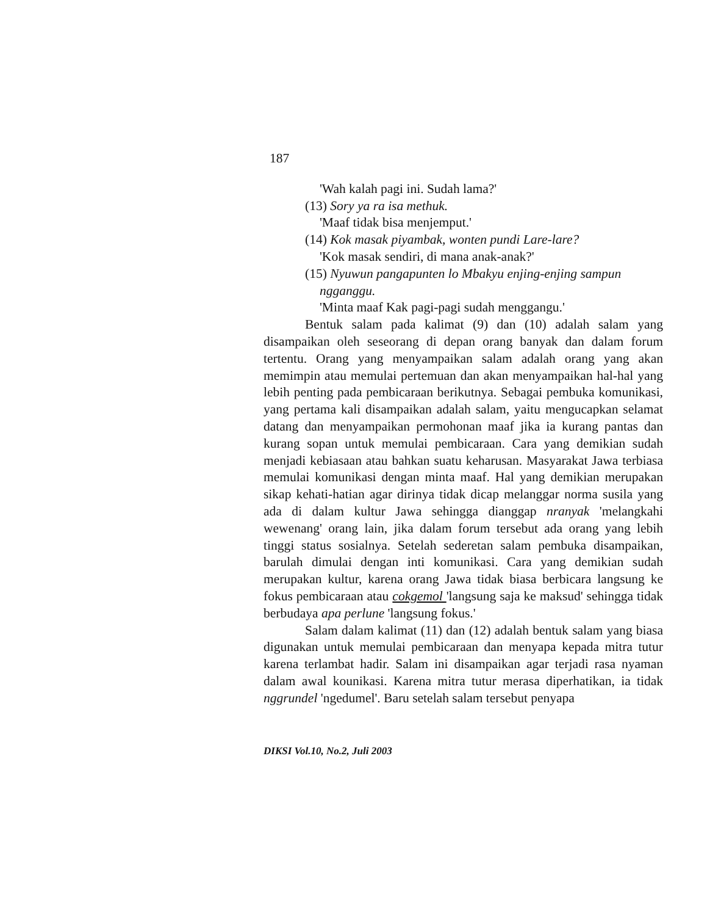187
'Wah kalah pagi ini. Sudah lama?'
(13) Sory ya ra isa methuk.
'Maaf tidak bisa menjemput.'
(14) Kok masak piyambak, wonten pundi Lare-lare?
'Kok masak sendiri, di mana anak-anak?'
(15) Nyuwun pangapunten lo Mbakyu enjing-enjing sampun
ngganggu.
'Minta maaf Kak pagi-pagi sudah menggangu.'
Bentuk salam pada kalimat (9) dan (10) adalah salam yang disampaikan oleh seseorang di depan orang banyak dan dalam forum tertentu. Orang yang menyampaikan salam adalah orang yang akan memimpin atau memulai pertemuan dan akan menyampaikan hal-hal yang lebih penting pada pembicaraan berikutnya. Sebagai pembuka komunikasi, yang pertama kali disampaikan adalah salam, yaitu mengucapkan selamat datang dan menyampaikan permohonan maaf jika ia kurang pantas dan kurang sopan untuk memulai pembicaraan. Cara yang demikian sudah menjadi kebiasaan atau bahkan suatu keharusan. Masyarakat Jawa terbiasa memulai komunikasi dengan minta maaf. Hal yang demikian merupakan sikap kehati-hatian agar dirinya tidak dicap melanggar norma susila yang ada di dalam kultur Jawa sehingga dianggap nranyak 'melangkahi wewenang' orang lain, jika dalam forum tersebut ada orang yang lebih tinggi status sosialnya. Setelah sederetan salam pembuka disampaikan, barulah dimulai dengan inti komunikasi. Cara yang demikian sudah merupakan kultur, karena orang Jawa tidak biasa berbicara langsung ke fokus pembicaraan atau cokgemol 'langsung saja ke maksud' sehingga tidak berbudaya apa perlune 'langsung fokus.'
Salam dalam kalimat (11) dan (12) adalah bentuk salam yang biasa digunakan untuk memulai pembicaraan dan menyapa kepada mitra tutur karena terlambat hadir. Salam ini disampaikan agar terjadi rasa nyaman dalam awal kounikasi. Karena mitra tutur merasa diperhatikan, ia tidak nggrundel 'ngedumel'. Baru setelah salam tersebut penyapa
DIKSI Vol.10, No.2, Juli 2003